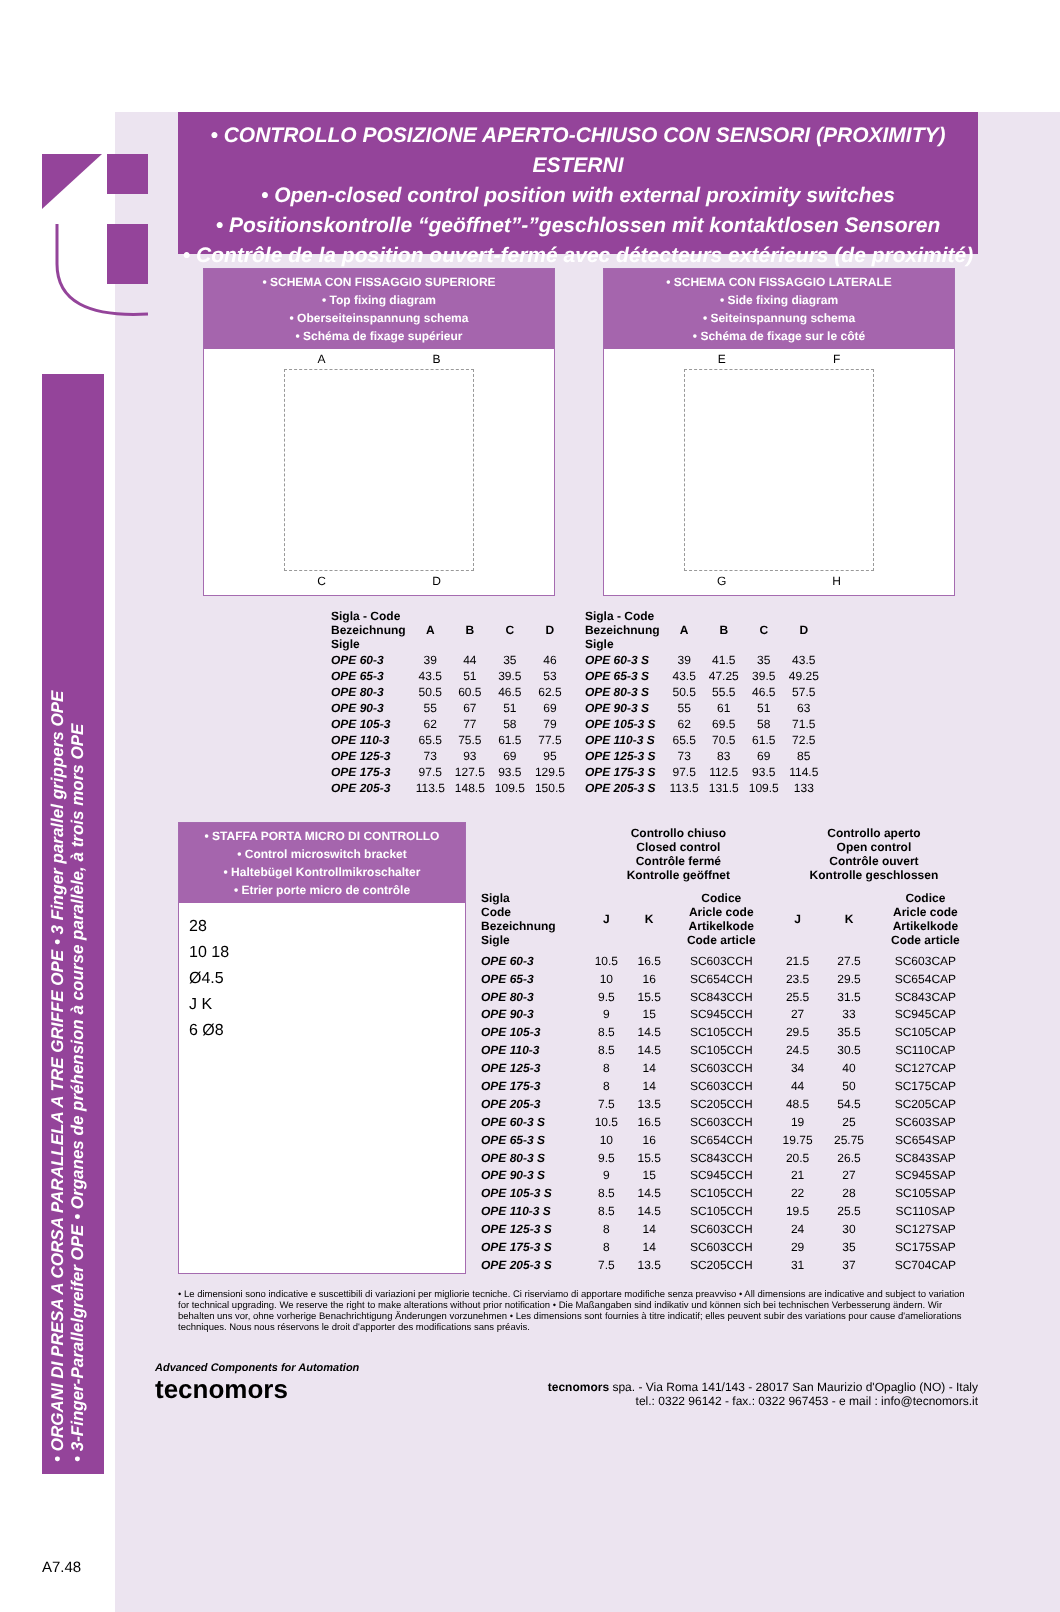• ORGANI DI PRESA A CORSA PARALLELA A TRE GRIFFE OPE • 3 Finger parallel grippers OPE
• 3-Finger-Parallelgreifer OPE • Organes de préhension à course parallèle, à trois mors OPE
• CONTROLLO POSIZIONE APERTO-CHIUSO CON SENSORI (PROXIMITY) ESTERNI
• Open-closed control position with external proximity switches
• Positionskontrolle “geöffnet”-”geschlossen mit kontaktlosen Sensoren
• Contrôle de la position ouvert-fermé avec détecteurs extérieurs (de proximité)
• SCHEMA CON FISSAGGIO SUPERIORE
• Top fixing diagram
• Oberseiteinspannung schema
• Schéma de fixage supérieur
A B
C D
• SCHEMA CON FISSAGGIO LATERALE
• Side fixing diagram
• Seiteinspannung schema
• Schéma de fixage sur le côté
E F
G H
| Sigla - Code Bezeichnung Sigle | A | B | C | D |
| --- | --- | --- | --- | --- |
| OPE 60-3 | 39 | 44 | 35 | 46 |
| OPE 65-3 | 43.5 | 51 | 39.5 | 53 |
| OPE 80-3 | 50.5 | 60.5 | 46.5 | 62.5 |
| OPE 90-3 | 55 | 67 | 51 | 69 |
| OPE 105-3 | 62 | 77 | 58 | 79 |
| OPE 110-3 | 65.5 | 75.5 | 61.5 | 77.5 |
| OPE 125-3 | 73 | 93 | 69 | 95 |
| OPE 175-3 | 97.5 | 127.5 | 93.5 | 129.5 |
| OPE 205-3 | 113.5 | 148.5 | 109.5 | 150.5 |
| Sigla - Code Bezeichnung Sigle | A | B | C | D |
| --- | --- | --- | --- | --- |
| OPE 60-3 S | 39 | 41.5 | 35 | 43.5 |
| OPE 65-3 S | 43.5 | 47.25 | 39.5 | 49.25 |
| OPE 80-3 S | 50.5 | 55.5 | 46.5 | 57.5 |
| OPE 90-3 S | 55 | 61 | 51 | 63 |
| OPE 105-3 S | 62 | 69.5 | 58 | 71.5 |
| OPE 110-3 S | 65.5 | 70.5 | 61.5 | 72.5 |
| OPE 125-3 S | 73 | 83 | 69 | 85 |
| OPE 175-3 S | 97.5 | 112.5 | 93.5 | 114.5 |
| OPE 205-3 S | 113.5 | 131.5 | 109.5 | 133 |
• STAFFA PORTA MICRO DI CONTROLLO
• Control microswitch bracket
• Haltebügel Kontrollmikroschalter
• Etrier porte micro de contrôle
28
10 18
Ø4.5
J K
6 Ø8
| | Controllo chiuso Closed control Contrôle fermé Kontrolle geöffnet | | | Controllo aperto Open control Contrôle ouvert Kontrolle geschlossen | | |
| --- | --- | --- | --- | --- | --- | --- |
| Sigla Code Bezeichnung Sigle | J | K | Codice Aricle code Artikelkode Code article | J | K | Codice Aricle code Artikelkode Code article |
| OPE 60-3 | 10.5 | 16.5 | SC603CCH | 21.5 | 27.5 | SC603CAP |
| OPE 65-3 | 10 | 16 | SC654CCH | 23.5 | 29.5 | SC654CAP |
| OPE 80-3 | 9.5 | 15.5 | SC843CCH | 25.5 | 31.5 | SC843CAP |
| OPE 90-3 | 9 | 15 | SC945CCH | 27 | 33 | SC945CAP |
| OPE 105-3 | 8.5 | 14.5 | SC105CCH | 29.5 | 35.5 | SC105CAP |
| OPE 110-3 | 8.5 | 14.5 | SC105CCH | 24.5 | 30.5 | SC110CAP |
| OPE 125-3 | 8 | 14 | SC603CCH | 34 | 40 | SC127CAP |
| OPE 175-3 | 8 | 14 | SC603CCH | 44 | 50 | SC175CAP |
| OPE 205-3 | 7.5 | 13.5 | SC205CCH | 48.5 | 54.5 | SC205CAP |
| OPE 60-3 S | 10.5 | 16.5 | SC603CCH | 19 | 25 | SC603SAP |
| OPE 65-3 S | 10 | 16 | SC654CCH | 19.75 | 25.75 | SC654SAP |
| OPE 80-3 S | 9.5 | 15.5 | SC843CCH | 20.5 | 26.5 | SC843SAP |
| OPE 90-3 S | 9 | 15 | SC945CCH | 21 | 27 | SC945SAP |
| OPE 105-3 S | 8.5 | 14.5 | SC105CCH | 22 | 28 | SC105SAP |
| OPE 110-3 S | 8.5 | 14.5 | SC105CCH | 19.5 | 25.5 | SC110SAP |
| OPE 125-3 S | 8 | 14 | SC603CCH | 24 | 30 | SC127SAP |
| OPE 175-3 S | 8 | 14 | SC603CCH | 29 | 35 | SC175SAP |
| OPE 205-3 S | 7.5 | 13.5 | SC205CCH | 31 | 37 | SC704CAP |
• Le dimensioni sono indicative e suscettibili di variazioni per migliorie tecniche. Ci riserviamo di apportare modifiche senza preavviso • All dimensions are indicative and subject to variation for technical upgrading. We reserve the right to make alterations without prior notification • Die Maßangaben sind indikativ und können sich bei technischen Verbesserung ändern. Wir behalten uns vor, ohne vorherige Benachrichtigung Änderungen vorzunehmen • Les dimensions sont fournies à titre indicatif; elles peuvent subir des variations pour cause d'ameliorations techniques. Nous nous réservons le droit d'apporter des modifications sans préavis.
Advanced Components for Automation
tecnomors
tecnomors spa. - Via Roma 141/143 - 28017 San Maurizio d'Opaglio (NO) - Italy
tel.: 0322 96142 - fax.: 0322 967453 - e mail : info@tecnomors.it
A7.48